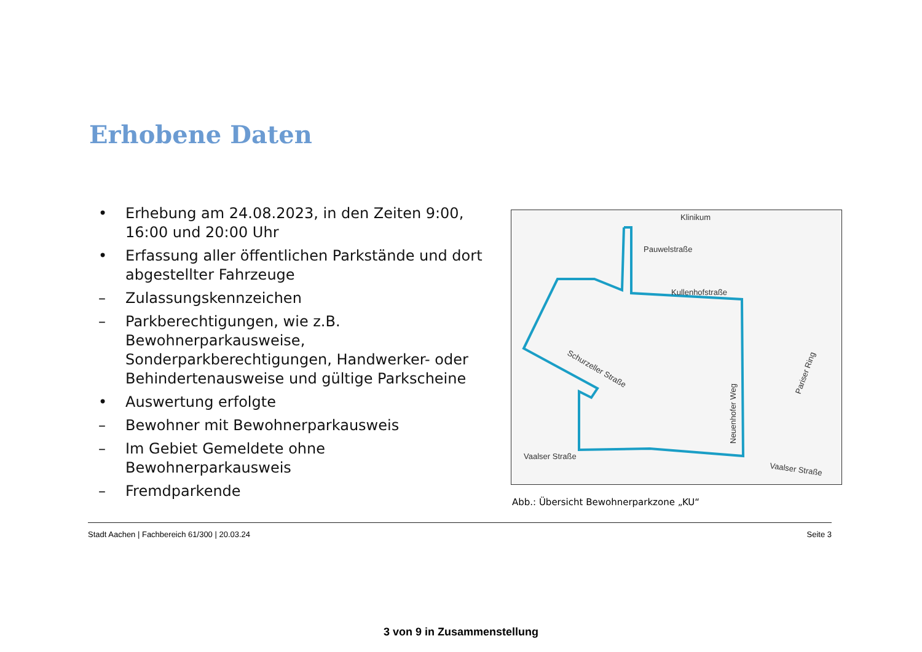Erhobene Daten
• Erhebung am 24.08.2023, in den Zeiten 9:00, 16:00 und 20:00 Uhr
• Erfassung aller öffentlichen Parkstände und dort abgestellter Fahrzeuge
– Zulassungskennzeichen
– Parkberechtigungen, wie z.B. Bewohnerparkausweise, Sonderparkberechtigungen, Handwerker- oder Behindertenausweise und gültige Parkscheine
• Auswertung erfolgte
– Bewohner mit Bewohnerparkausweis
– Im Gebiet Gemeldete ohne Bewohnerparkausweis
– Fremdparkende
Klinikum
Pauwelstraße
Kullenhofstraße
Schurzeller Straße
Neuenhofer Weg
Pariser Ring
Vaalser Straße
Vaalser Straße
Abb.: Übersicht Bewohnerparkzone „KU“
Stadt Aachen | Fachbereich 61/300 | 20.03.24 Seite 3
3 von 9 in Zusammenstellung